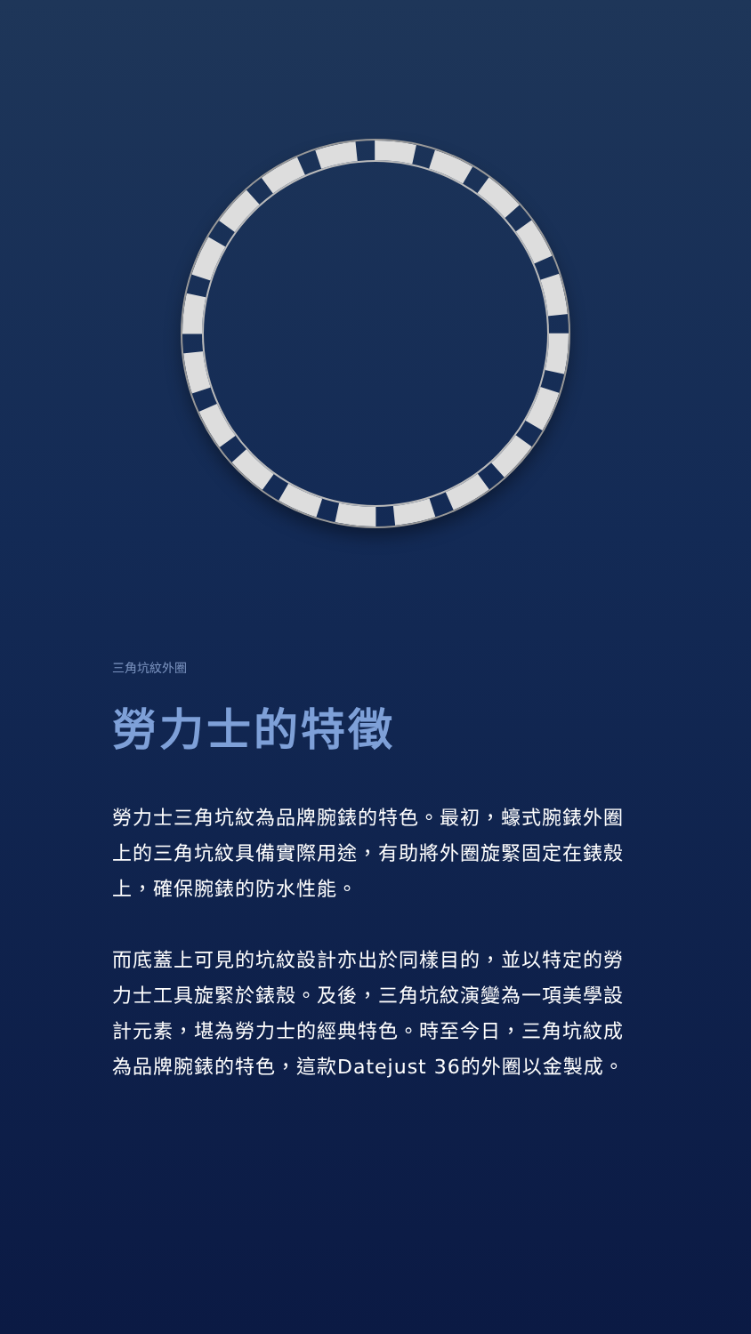三角坑紋外圈
勞力士的特徵
勞力士三角坑紋為品牌腕錶的特色。最初，蠔式腕錶外圈上的三角坑紋具備實際用途，有助將外圈旋緊固定在錶殼上，確保腕錶的防水性能。
而底蓋上可見的坑紋設計亦出於同樣目的，並以特定的勞力士工具旋緊於錶殼。及後，三角坑紋演變為一項美學設計元素，堪為勞力士的經典特色。時至今日，三角坑紋成為品牌腕錶的特色，這款Datejust 36的外圈以金製成。